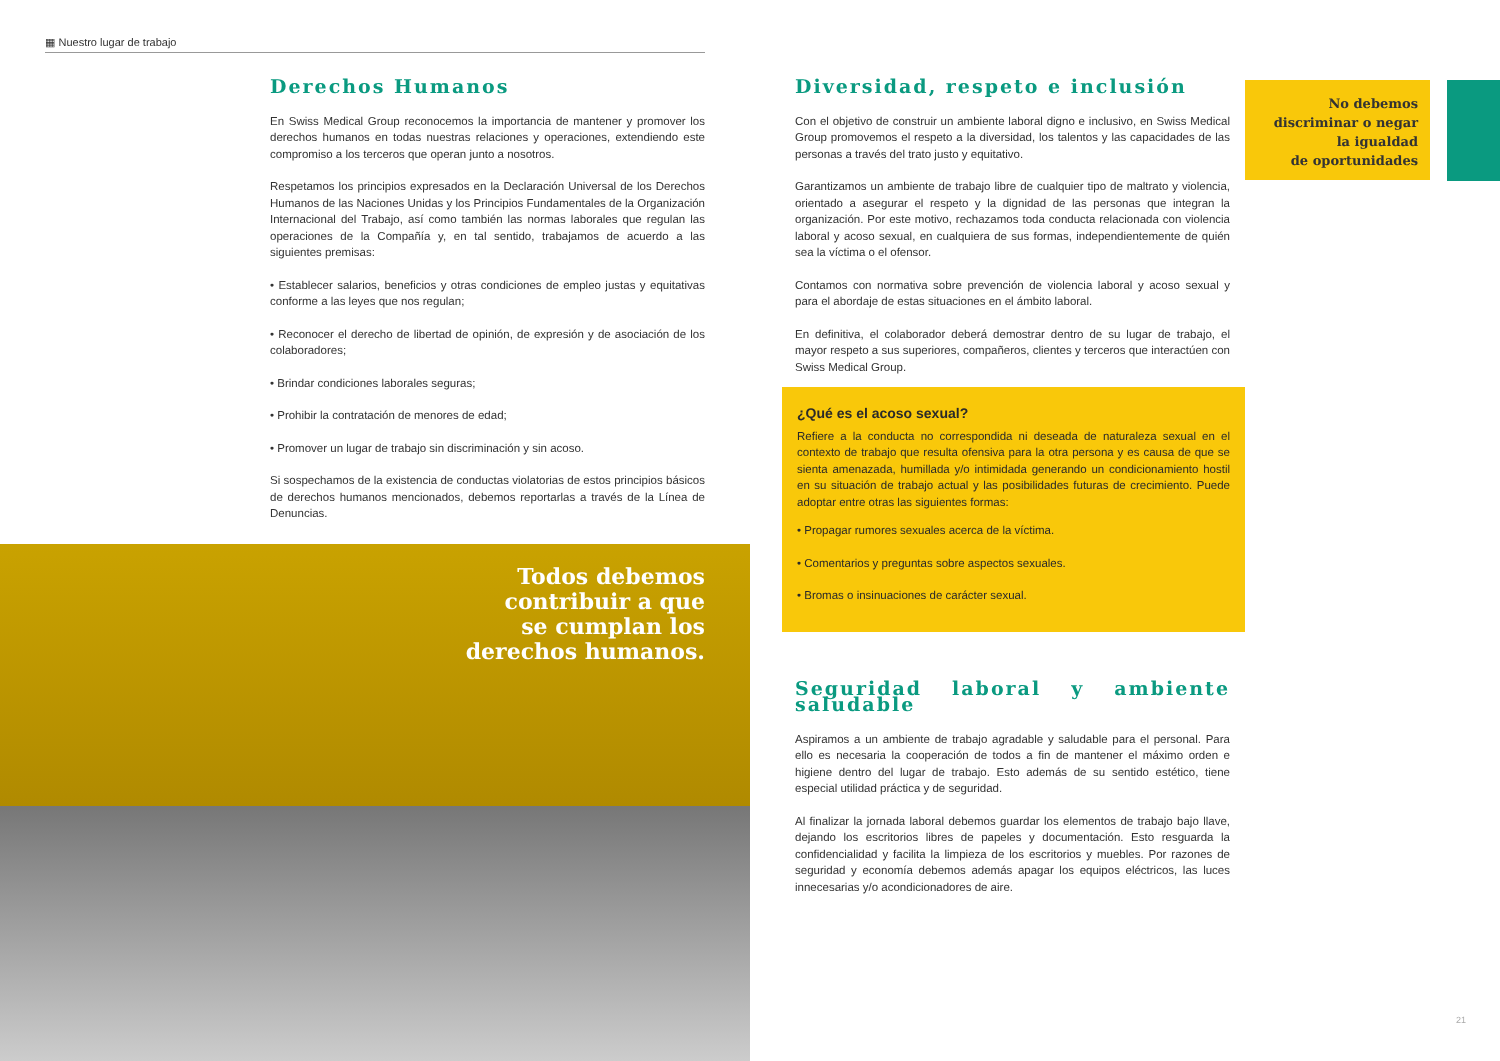▦ Nuestro lugar de trabajo
Derechos Humanos
En Swiss Medical Group reconocemos la importancia de mantener y promover los derechos humanos en todas nuestras relaciones y operaciones, extendiendo este compromiso a los terceros que operan junto a nosotros.
Respetamos los principios expresados en la Declaración Universal de los Derechos Humanos de las Naciones Unidas y los Principios Fundamentales de la Organización Internacional del Trabajo, así como también las normas laborales que regulan las operaciones de la Compañía y, en tal sentido, trabajamos de acuerdo a las siguientes premisas:
• Establecer salarios, beneficios y otras condiciones de empleo justas y equitativas conforme a las leyes que nos regulan;
• Reconocer el derecho de libertad de opinión, de expresión y de asociación de los colaboradores;
• Brindar condiciones laborales seguras;
• Prohibir la contratación de menores de edad;
• Promover un lugar de trabajo sin discriminación y sin acoso.
Si sospechamos de la existencia de conductas violatorias de estos principios básicos de derechos humanos mencionados, debemos reportarlas a través de la Línea de Denuncias.
Todos debemos
contribuir a que
se cumplan los
derechos humanos.
Diversidad, respeto e inclusión
Con el objetivo de construir un ambiente laboral digno e inclusivo, en Swiss Medical Group promovemos el respeto a la diversidad, los talentos y las capacidades de las personas a través del trato justo y equitativo.
Garantizamos un ambiente de trabajo libre de cualquier tipo de maltrato y violencia, orientado a asegurar el respeto y la dignidad de las personas que integran la organización. Por este motivo, rechazamos toda conducta relacionada con violencia laboral y acoso sexual, en cualquiera de sus formas, independientemente de quién sea la víctima o el ofensor.
Contamos con normativa sobre prevención de violencia laboral y acoso sexual y para el abordaje de estas situaciones en el ámbito laboral.
En definitiva, el colaborador deberá demostrar dentro de su lugar de trabajo, el mayor respeto a sus superiores, compañeros, clientes y terceros que interactúen con Swiss Medical Group.
¿Qué es el acoso sexual?
Refiere a la conducta no correspondida ni deseada de naturaleza sexual en el contexto de trabajo que resulta ofensiva para la otra persona y es causa de que se sienta amenazada, humillada y/o intimidada generando un condicionamiento hostil en su situación de trabajo actual y las posibilidades futuras de crecimiento. Puede adoptar entre otras las siguientes formas:
• Propagar rumores sexuales acerca de la víctima.
• Comentarios y preguntas sobre aspectos sexuales.
• Bromas o insinuaciones de carácter sexual.
Seguridad laboral y ambiente saludable
Aspiramos a un ambiente de trabajo agradable y saludable para el personal. Para ello es necesaria la cooperación de todos a fin de mantener el máximo orden e higiene dentro del lugar de trabajo. Esto además de su sentido estético, tiene especial utilidad práctica y de seguridad.
Al finalizar la jornada laboral debemos guardar los elementos de trabajo bajo llave, dejando los escritorios libres de papeles y documentación. Esto resguarda la confidencialidad y facilita la limpieza de los escritorios y muebles. Por razones de seguridad y economía debemos además apagar los equipos eléctricos, las luces innecesarias y/o acondicionadores de aire.
No debemos
discriminar o negar
la igualdad
de oportunidades
21